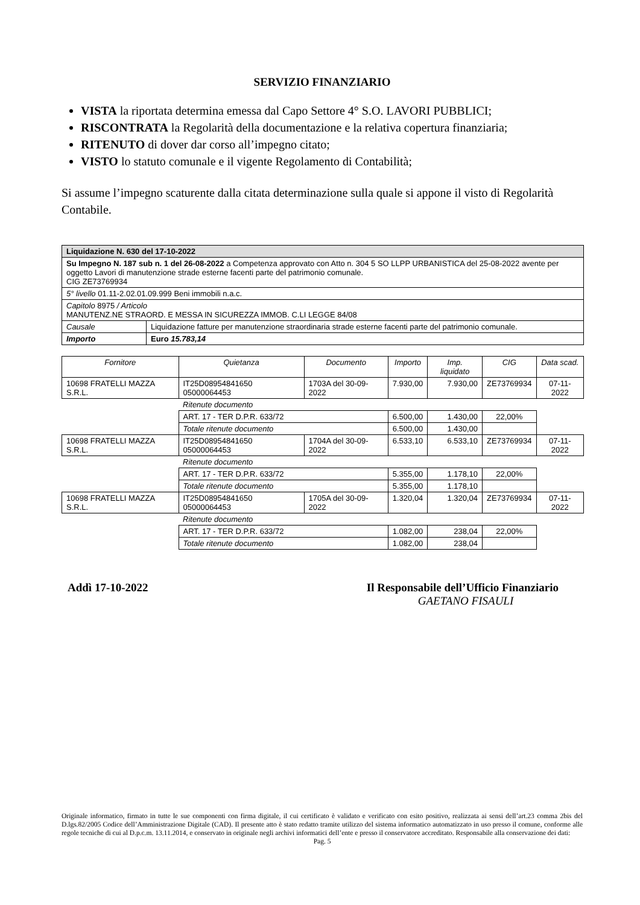SERVIZIO FINANZIARIO
VISTA la riportata determina emessa dal Capo Settore 4° S.O. LAVORI PUBBLICI;
RISCONTRATA la Regolarità della documentazione e la relativa copertura finanziaria;
RITENUTO di dover dar corso all’impegno citato;
VISTO lo statuto comunale e il vigente Regolamento di Contabilità;
Si assume l’impegno scaturente dalla citata determinazione sulla quale si appone il visto di Regolarità Contabile.
| Liquidazione N. 630 del 17-10-2022 | |
| Su Impegno N. 187 sub n. 1 del 26-08-2022 a Competenza approvato con Atto n. 304 5 SO LLPP URBANISTICA del 25-08-2022 avente per oggetto Lavori di manutenzione strade esterne facenti parte del patrimonio comunale. CIG ZE73769934 | |
| 5° livello 01.11-2.02.01.09.999 Beni immobili n.a.c. | |
| Capitolo 8975 / Articolo MANUTENZ.NE STRAORD. E MESSA IN SICUREZZA IMMOB. C.LI LEGGE 84/08 | |
| Causale | Liquidazione fatture per manutenzione straordinaria strade esterne facenti parte del patrimonio comunale. |
| Importo | Euro 15.783,14 |
| Fornitore | Quietanza | Documento | Importo | Imp. liquidato | CIG | Data scad. |
| --- | --- | --- | --- | --- | --- | --- |
| 10698 FRATELLI MAZZA S.R.L. | IT25D08954841650 05000064453 | 1703A del 30-09-2022 | 7.930,00 | 7.930,00 | ZE73769934 | 07-11-2022 |
| | Ritenute documento | | | | | |
| | ART. 17 - TER D.P.R. 633/72 | | 6.500,00 | 1.430,00 | 22,00% | |
| | Totale ritenute documento | | 6.500,00 | 1.430,00 | | |
| 10698 FRATELLI MAZZA S.R.L. | IT25D08954841650 05000064453 | 1704A del 30-09-2022 | 6.533,10 | 6.533,10 | ZE73769934 | 07-11-2022 |
| | Ritenute documento | | | | | |
| | ART. 17 - TER D.P.R. 633/72 | | 5.355,00 | 1.178,10 | 22,00% | |
| | Totale ritenute documento | | 5.355,00 | 1.178,10 | | |
| 10698 FRATELLI MAZZA S.R.L. | IT25D08954841650 05000064453 | 1705A del 30-09-2022 | 1.320,04 | 1.320,04 | ZE73769934 | 07-11-2022 |
| | Ritenute documento | | | | | |
| | ART. 17 - TER D.P.R. 633/72 | | 1.082,00 | 238,04 | 22,00% | |
| | Totale ritenute documento | | 1.082,00 | 238,04 | | |
Addì 17-10-2022 Il Responsabile dell’Ufficio Finanziario
GAETANO FISAULI
Originale informatico, firmato in tutte le sue componenti con firma digitale, il cui certificato è validato e verificato con esito positivo, realizzata ai sensi dell’art.23 comma 2bis del D.lgs.82/2005 Codice dell’Amministrazione Digitale (CAD). Il presente atto è stato redatto tramite utilizzo del sistema informatico automatizzato in uso presso il comune, conforme alle regole tecniche di cui al D.p.c.m. 13.11.2014, e conservato in originale negli archivi informatici dell’ente e presso il conservatore accreditato. Responsabile alla conservazione dei dati:
Pag. 5